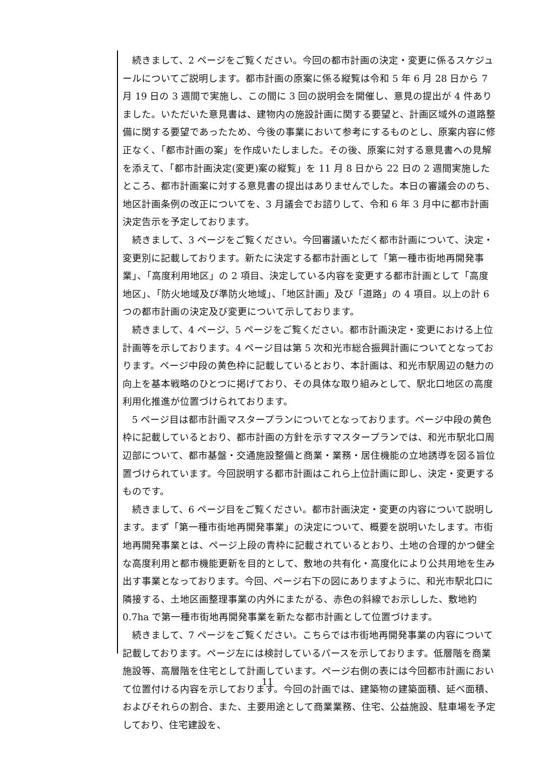続きまして、2 ページをご覧ください。今回の都市計画の決定・変更に係るスケジュールについてご説明します。都市計画の原案に係る縦覧は令和 5 年 6 月 28 日から 7 月 19 日の 3 週間で実施し、この間に 3 回の説明会を開催し、意見の提出が 4 件ありました。いただいた意見書は、建物内の施設計画に関する要望と、計画区域外の道路整備に関する要望であったため、今後の事業において参考にするものとし、原案内容に修正なく、「都市計画の案」を作成いたしました。その後、原案に対する意見書への見解を添えて、「都市計画決定(変更)案の縦覧」を 11 月 8 日から 22 日の 2 週間実施したところ、都市計画案に対する意見書の提出はありませんでした。本日の審議会ののち、地区計画条例の改正についてを、3 月議会でお諮りして、令和 6 年 3 月中に都市計画決定告示を予定しております。
続きまして、3 ページをご覧ください。今回審議いただく都市計画について、決定・変更別に記載しております。新たに決定する都市計画として「第一種市街地再開発事業」、「高度利用地区」の 2 項目、決定している内容を変更する都市計画として「高度地区」、「防火地域及び準防火地域」、「地区計画」及び「道路」の 4 項目。以上の計 6 つの都市計画の決定及び変更について示しております。
続きまして、4 ページ、5 ページをご覧ください。都市計画決定・変更における上位計画等を示しております。4 ページ目は第 5 次和光市総合振興計画についてとなっております。ページ中段の黄色枠に記載しているとおり、本計画は、和光市駅周辺の魅力の向上を基本戦略のひとつに掲げており、その具体な取り組みとして、駅北口地区の高度利用化推進が位置づけられております。
5 ページ目は都市計画マスタープランについてとなっております。ページ中段の黄色枠に記載しているとおり、都市計画の方針を示すマスタープランでは、和光市駅北口周辺部について、都市基盤・交通施設整備と商業・業務・居住機能の立地誘導を図る旨位置づけられています。今回説明する都市計画はこれら上位計画に即し、決定・変更するものです。
続きまして、6 ページ目をご覧ください。都市計画決定・変更の内容について説明します。まず「第一種市街地再開発事業」の決定について、概要を説明いたします。市街地再開発事業とは、ページ上段の青枠に記載されているとおり、土地の合理的かつ健全な高度利用と都市機能更新を目的として、敷地の共有化・高度化により公共用地を生み出す事業となっております。今回、ページ右下の図にありますように、和光市駅北口に隣接する、土地区画整理事業の内外にまたがる、赤色の斜線でお示しした、敷地約 0.7ha で第一種市街地再開発事業を新たな都市計画として位置づけます。
続きまして、7 ページをご覧ください。こちらでは市街地再開発事業の内容について記載しております。ページ左には検討しているパースを示しております。低層階を商業施設等、高層階を住宅として計画しています。ページ右側の表には今回都市計画において位置付ける内容を示しております。今回の計画では、建築物の建築面積、延べ面積、およびそれらの割合、また、主要用途として商業業務、住宅、公益施設、駐車場を予定しており、住宅建設を、
11